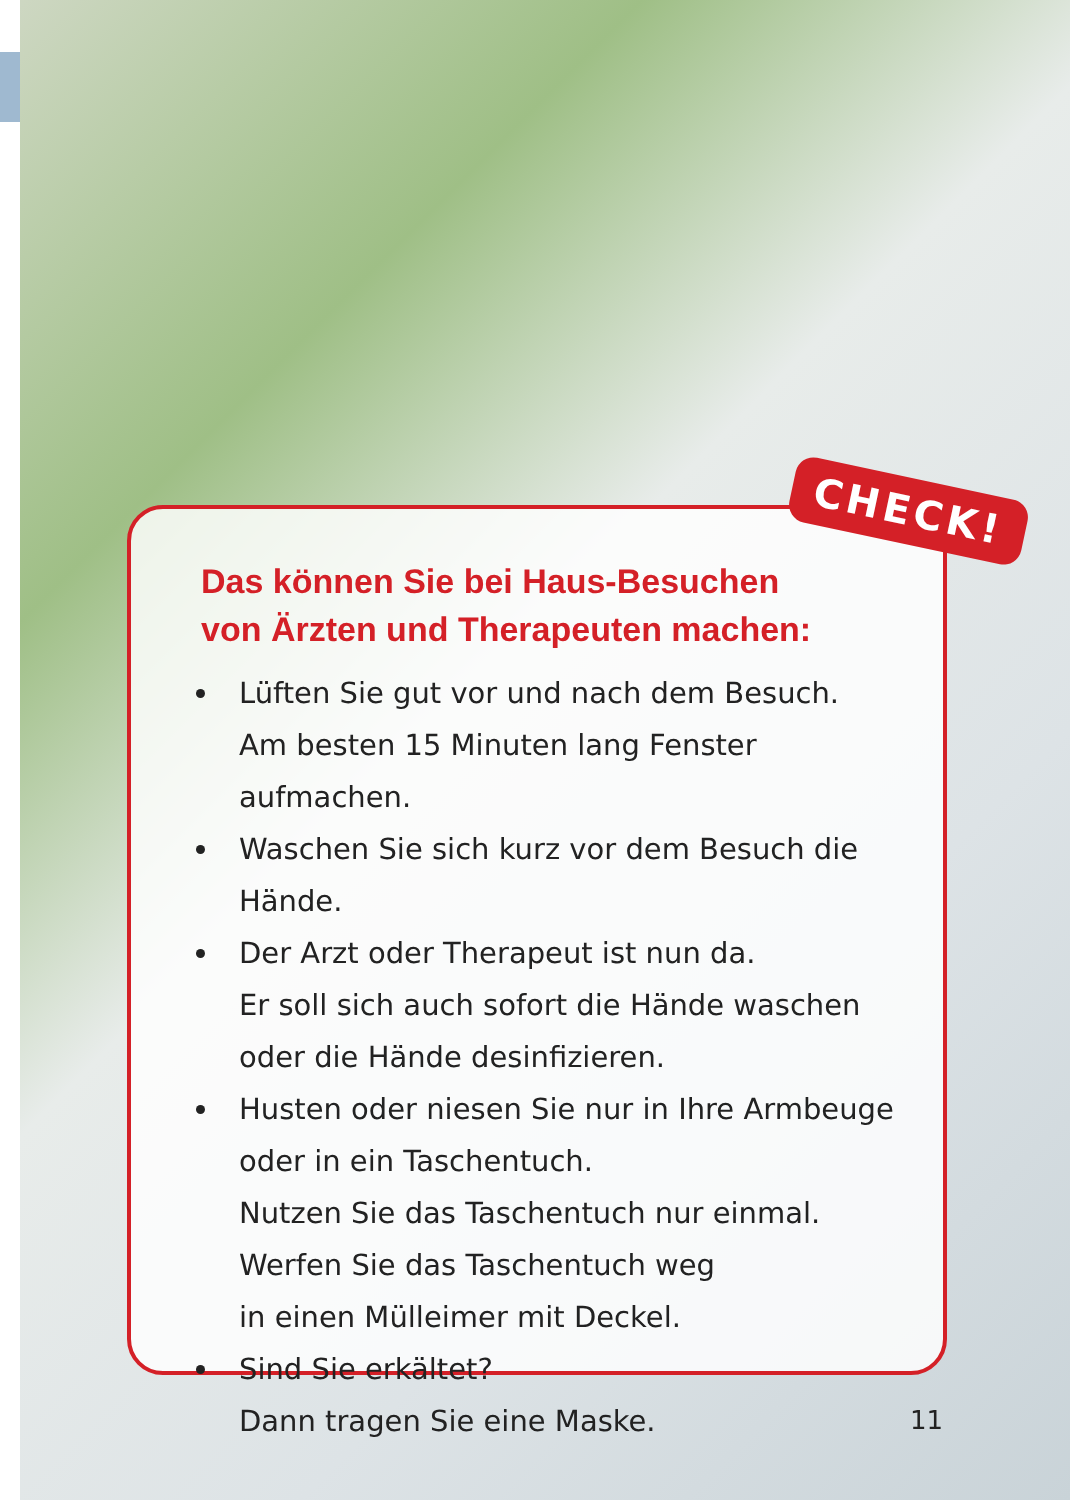Das können Sie bei Haus-Besuchen
von Ärzten und Therapeuten machen:
Lüften Sie gut vor und nach dem Besuch.
Am besten 15 Minuten lang Fenster aufmachen.
Waschen Sie sich kurz vor dem Besuch die Hände.
Der Arzt oder Therapeut ist nun da.
Er soll sich auch sofort die Hände waschen
oder die Hände desinfizieren.
Husten oder niesen Sie nur in Ihre Armbeuge
oder in ein Taschentuch.
Nutzen Sie das Taschentuch nur einmal.
Werfen Sie das Taschentuch weg
in einen Mülleimer mit Deckel.
Sind Sie erkältet?
Dann tragen Sie eine Maske.
CHECK!
11